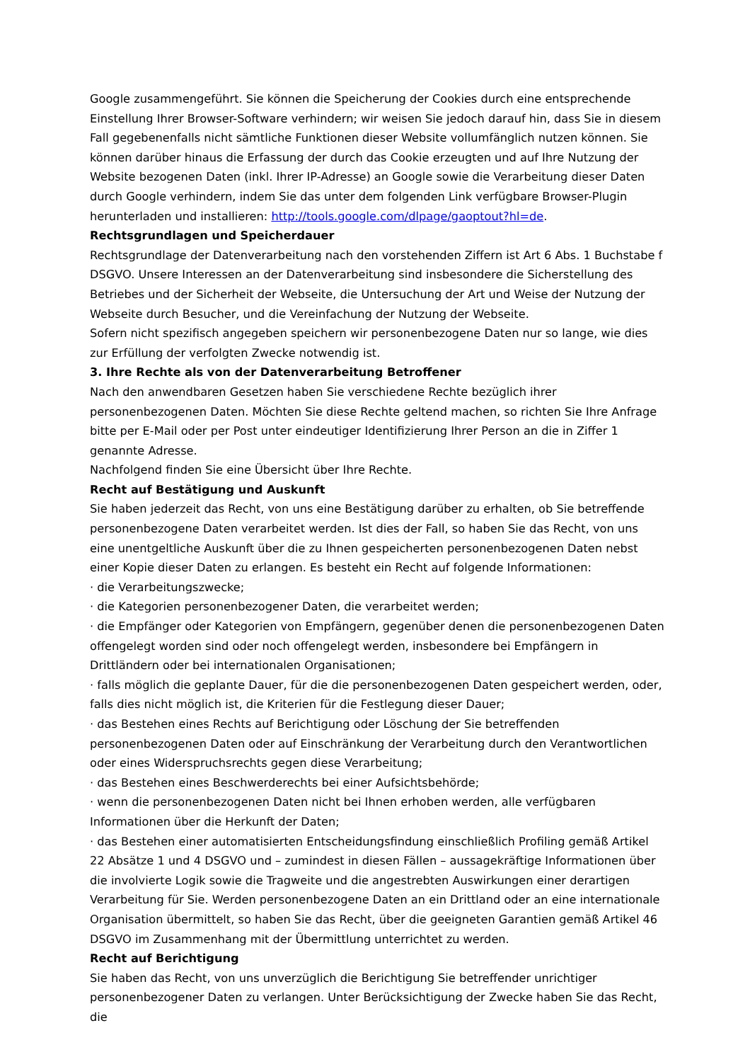Google zusammengeführt. Sie können die Speicherung der Cookies durch eine entsprechende Einstellung Ihrer Browser-Software verhindern; wir weisen Sie jedoch darauf hin, dass Sie in diesem Fall gegebenenfalls nicht sämtliche Funktionen dieser Website vollumfänglich nutzen können. Sie können darüber hinaus die Erfassung der durch das Cookie erzeugten und auf Ihre Nutzung der Website bezogenen Daten (inkl. Ihrer IP-Adresse) an Google sowie die Verarbeitung dieser Daten durch Google verhindern, indem Sie das unter dem folgenden Link verfügbare Browser-Plugin herunterladen und installieren: http://tools.google.com/dlpage/gaoptout?hl=de.
Rechtsgrundlagen und Speicherdauer
Rechtsgrundlage der Datenverarbeitung nach den vorstehenden Ziffern ist Art 6 Abs. 1 Buchstabe f DSGVO. Unsere Interessen an der Datenverarbeitung sind insbesondere die Sicherstellung des Betriebes und der Sicherheit der Webseite, die Untersuchung der Art und Weise der Nutzung der Webseite durch Besucher, und die Vereinfachung der Nutzung der Webseite.
Sofern nicht spezifisch angegeben speichern wir personenbezogene Daten nur so lange, wie dies zur Erfüllung der verfolgten Zwecke notwendig ist.
3. Ihre Rechte als von der Datenverarbeitung Betroffener
Nach den anwendbaren Gesetzen haben Sie verschiedene Rechte bezüglich ihrer personenbezogenen Daten. Möchten Sie diese Rechte geltend machen, so richten Sie Ihre Anfrage bitte per E-Mail oder per Post unter eindeutiger Identifizierung Ihrer Person an die in Ziffer 1 genannte Adresse.
Nachfolgend finden Sie eine Übersicht über Ihre Rechte.
Recht auf Bestätigung und Auskunft
Sie haben jederzeit das Recht, von uns eine Bestätigung darüber zu erhalten, ob Sie betreffende personenbezogene Daten verarbeitet werden. Ist dies der Fall, so haben Sie das Recht, von uns eine unentgeltliche Auskunft über die zu Ihnen gespeicherten personenbezogenen Daten nebst einer Kopie dieser Daten zu erlangen. Es besteht ein Recht auf folgende Informationen:
· die Verarbeitungszwecke;
· die Kategorien personenbezogener Daten, die verarbeitet werden;
· die Empfänger oder Kategorien von Empfängern, gegenüber denen die personenbezogenen Daten offengelegt worden sind oder noch offengelegt werden, insbesondere bei Empfängern in Drittländern oder bei internationalen Organisationen;
· falls möglich die geplante Dauer, für die die personenbezogenen Daten gespeichert werden, oder, falls dies nicht möglich ist, die Kriterien für die Festlegung dieser Dauer;
· das Bestehen eines Rechts auf Berichtigung oder Löschung der Sie betreffenden personenbezogenen Daten oder auf Einschränkung der Verarbeitung durch den Verantwortlichen oder eines Widerspruchsrechts gegen diese Verarbeitung;
· das Bestehen eines Beschwerderechts bei einer Aufsichtsbehörde;
· wenn die personenbezogenen Daten nicht bei Ihnen erhoben werden, alle verfügbaren Informationen über die Herkunft der Daten;
· das Bestehen einer automatisierten Entscheidungsfindung einschließlich Profiling gemäß Artikel 22 Absätze 1 und 4 DSGVO und – zumindest in diesen Fällen – aussagekräftige Informationen über die involvierte Logik sowie die Tragweite und die angestrebten Auswirkungen einer derartigen Verarbeitung für Sie. Werden personenbezogene Daten an ein Drittland oder an eine internationale Organisation übermittelt, so haben Sie das Recht, über die geeigneten Garantien gemäß Artikel 46 DSGVO im Zusammenhang mit der Übermittlung unterrichtet zu werden.
Recht auf Berichtigung
Sie haben das Recht, von uns unverzüglich die Berichtigung Sie betreffender unrichtiger personenbezogener Daten zu verlangen. Unter Berücksichtigung der Zwecke haben Sie das Recht, die